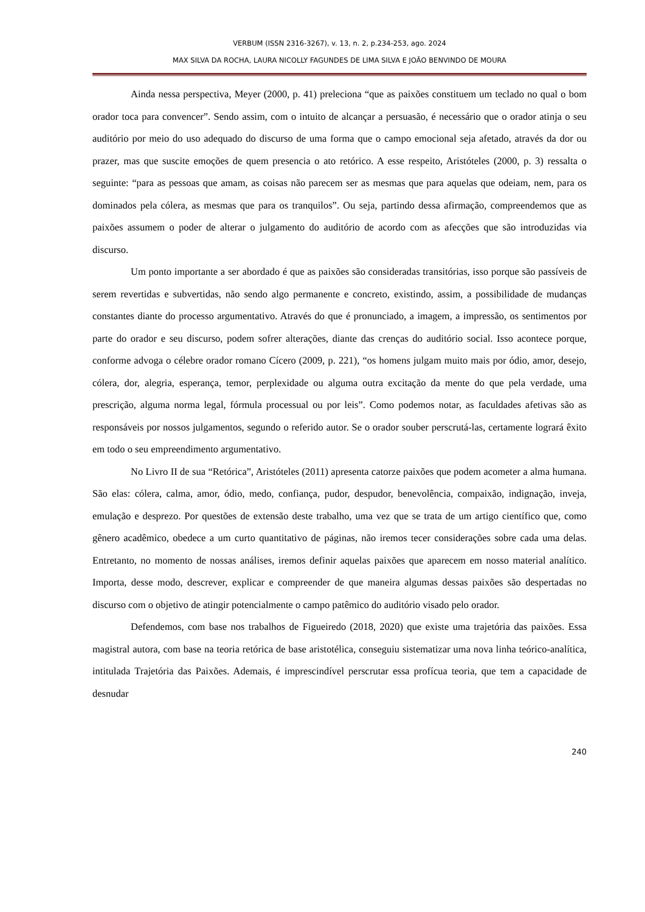VERBUM (ISSN 2316-3267), v. 13, n. 2, p.234-253, ago. 2024
MAX SILVA DA ROCHA, LAURA NICOLLY FAGUNDES DE LIMA SILVA E JOÃO BENVINDO DE MOURA
Ainda nessa perspectiva, Meyer (2000, p. 41) preleciona “que as paixões constituem um teclado no qual o bom orador toca para convencer”. Sendo assim, com o intuito de alcançar a persuasão, é necessário que o orador atinja o seu auditório por meio do uso adequado do discurso de uma forma que o campo emocional seja afetado, através da dor ou prazer, mas que suscite emoções de quem presencia o ato retórico. A esse respeito, Aristóteles (2000, p. 3) ressalta o seguinte: “para as pessoas que amam, as coisas não parecem ser as mesmas que para aquelas que odeiam, nem, para os dominados pela cólera, as mesmas que para os tranquilos”. Ou seja, partindo dessa afirmação, compreendemos que as paixões assumem o poder de alterar o julgamento do auditório de acordo com as afecções que são introduzidas via discurso.
Um ponto importante a ser abordado é que as paixões são consideradas transitórias, isso porque são passíveis de serem revertidas e subvertidas, não sendo algo permanente e concreto, existindo, assim, a possibilidade de mudanças constantes diante do processo argumentativo. Através do que é pronunciado, a imagem, a impressão, os sentimentos por parte do orador e seu discurso, podem sofrer alterações, diante das crenças do auditório social. Isso acontece porque, conforme advoga o célebre orador romano Cícero (2009, p. 221), “os homens julgam muito mais por ódio, amor, desejo, cólera, dor, alegria, esperança, temor, perplexidade ou alguma outra excitação da mente do que pela verdade, uma prescrição, alguma norma legal, fórmula processual ou por leis”. Como podemos notar, as faculdades afetivas são as responsáveis por nossos julgamentos, segundo o referido autor. Se o orador souber perscrutá-las, certamente logrará êxito em todo o seu empreendimento argumentativo.
No Livro II de sua “Retórica”, Aristóteles (2011) apresenta catorze paixões que podem acometer a alma humana. São elas: cólera, calma, amor, ódio, medo, confiança, pudor, despudor, benevolência, compaixão, indignação, inveja, emulação e desprezo. Por questões de extensão deste trabalho, uma vez que se trata de um artigo científico que, como gênero acadêmico, obedece a um curto quantitativo de páginas, não iremos tecer considerações sobre cada uma delas. Entretanto, no momento de nossas análises, iremos definir aquelas paixões que aparecem em nosso material analítico. Importa, desse modo, descrever, explicar e compreender de que maneira algumas dessas paixões são despertadas no discurso com o objetivo de atingir potencialmente o campo patêmico do auditório visado pelo orador.
Defendemos, com base nos trabalhos de Figueiredo (2018, 2020) que existe uma trajetória das paixões. Essa magistral autora, com base na teoria retórica de base aristotélica, conseguiu sistematizar uma nova linha teórico-analítica, intitulada Trajetória das Paixões. Ademais, é imprescindível perscrutar essa profícua teoria, que tem a capacidade de desnudar
240